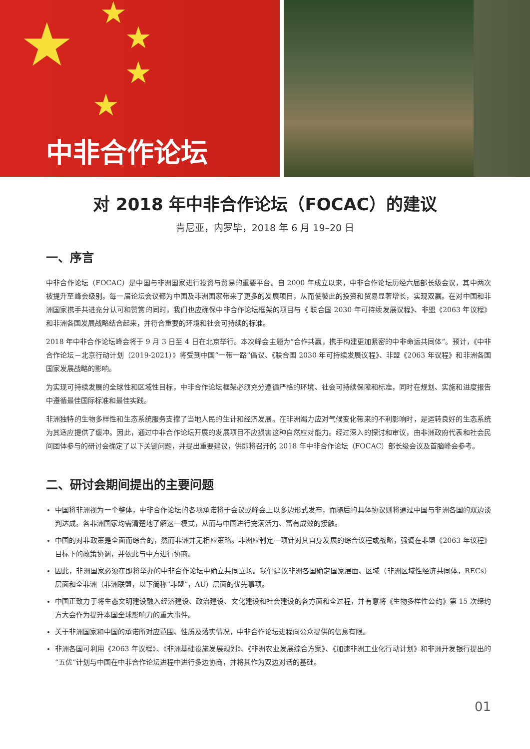★ ★
★
★
★
中非合作论坛
对 2018 年中非合作论坛（FOCAC）的建议
肯尼亚，内罗毕，2018 年 6 月 19–20 日
一、序言
中非合作论坛（FOCAC）是中国与非洲国家进行投资与贸易的重要平台。自 2000 年成立以来，中非合作论坛历经六届部长级会议，其中两次被提升至峰会级别。每一届论坛会议都为中国及非洲国家带来了更多的发展项目，从而使彼此的投资和贸易显著增长，实现双赢。在对中国和非洲国家携手共进充分认可和赞赏的同时，我们也应确保中非合作论坛框架的项目与《 联合国 2030 年可持续发展议程》、非盟《2063 年议程》和非洲各国发展战略结合起来，并符合重要的环境和社会可持续的标准。
2018 年中非合作论坛峰会将于 9 月 3 日至 4 日在北京举行。本次峰会主题为“合作共赢，携手构建更加紧密的中非命运共同体”。预计，《中非合作论坛－北京行动计划（2019-2021）》将受到中国“一带一路”倡议、《联合国 2030 年可持续发展议程》、非盟《2063 年议程》和非洲各国国家发展战略的影响。
为实现可持续发展的全球性和区域性目标，中非合作论坛框架必须充分遵循严格的环境、社会可持续保障和标准，同时在规划、实施和进度报告中遵循最佳国际标准和最佳实践。
非洲独特的生物多样性和生态系统服务支撑了当地人民的生计和经济发展。在非洲竭力应对气候变化带来的不利影响时，是运转良好的生态系统为其适应提供了缓冲。因此，通过中非合作论坛开展的发展项目不应损害这种自然应对能力。经过深入的探讨和审议，由非洲政府代表和社会民间团体参与的研讨会确定了以下关键问题，并提出重要建议，供即将召开的 2018 年中非合作论坛（FOCAC）部长级会议及首脑峰会参考。
二、研讨会期间提出的主要问题
中国将非洲视为一个整体，中非合作论坛的各项承诺将于会议或峰会上以多边形式发布，而随后的具体协议则将通过中国与非洲各国的双边谈判达成。各非洲国家均需清楚地了解这一模式，从而与中国进行充满活力、富有成效的接触。
中国的对非政策是全面而综合的，然而非洲并无相应策略。非洲应制定一项针对其自身发展的综合议程或战略，强调在非盟《2063 年议程》目标下的政策协调，并依此与中方进行协商。
因此，非洲国家必须在即将举办的中非合作论坛中确立共同立场。我们建议非洲各国确定国家层面、区域（非洲区域性经济共同体，RECs）层面和全非洲（非洲联盟，以下简称“非盟”，AU）层面的优先事项。
中国正致力于将生态文明建设融入经济建设、政治建设、文化建设和社会建设的各方面和全过程，并有意将《生物多样性公约》第 15 次缔约方大会作为提升本国全球影响力的重大事件。
关于非洲国家和中国的承诺所对应范围、性质及落实情况，中非合作论坛进程向公众提供的信息有限。
非洲各国可利用《2063 年议程》、《非洲基础设施发展规划》、《非洲农业发展综合方案》、《加速非洲工业化行动计划》和非洲开发银行提出的“五优”计划与中国在中非合作论坛进程中进行多边协商，并将其作为双边对话的基础。
01